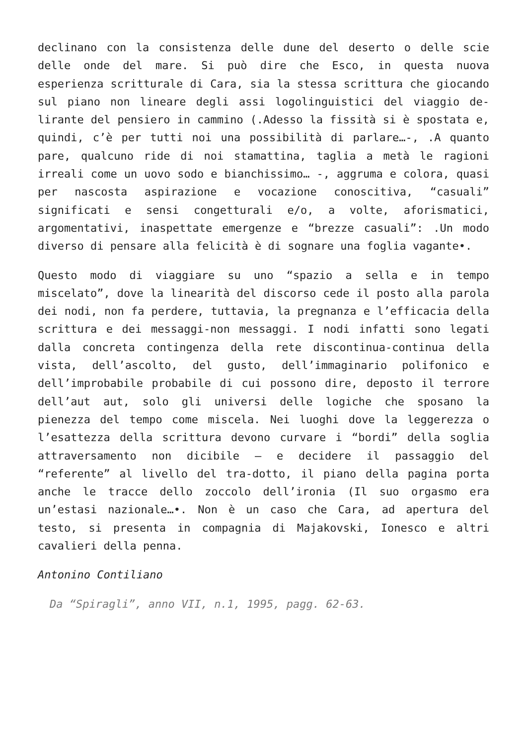declinano con la consistenza delle dune del deserto o delle scie delle onde del mare. Si può dire che Esco, in questa nuova esperienza scritturale di Cara, sia la stessa scrittura che giocando sul piano non lineare degli assi logolinguistici del viaggio de-lirante del pensiero in cammino (.Adesso la fissità si è spostata e, quindi, c’è per tutti noi una possibilità di parlare…-, .A quanto pare, qualcuno ride di noi stamattina, taglia a metà le ragioni irreali come un uovo sodo e bianchissimo… -, aggruma e colora, quasi per nascosta aspirazione e vocazione conoscitiva, “casuali” significati e sensi congetturali e/o, a volte, aforismatici, argomentativi, inaspettate emergenze e “brezze casuali”: .Un modo diverso di pensare alla felicità è di sognare una foglia vagante•.
Questo modo di viaggiare su uno “spazio a sella e in tempo miscelato”, dove la linearità del discorso cede il posto alla parola dei nodi, non fa perdere, tuttavia, la pregnanza e l’efficacia della scrittura e dei messaggi-non messaggi. I nodi infatti sono legati dalla concreta contingenza della rete discontinua-continua della vista, dell’ascolto, del gusto, dell’immaginario polifonico e dell’improbabile probabile di cui possono dire, deposto il terrore dell’aut aut, solo gli universi delle logiche che sposano la pienezza del tempo come miscela. Nei luoghi dove la leggerezza o l’esattezza della scrittura devono curvare i “bordi” della soglia attraversamento non dicibile – e decidere il passaggio del “referente” al livello del tra-dotto, il piano della pagina porta anche le tracce dello zoccolo dell’ironia (Il suo orgasmo era un’estasi nazionale…•. Non è un caso che Cara, ad apertura del testo, si presenta in compagnia di Majakovski, Ionesco e altri cavalieri della penna.
Antonino Contiliano
Da “Spiragli”, anno VII, n.1, 1995, pagg. 62-63.